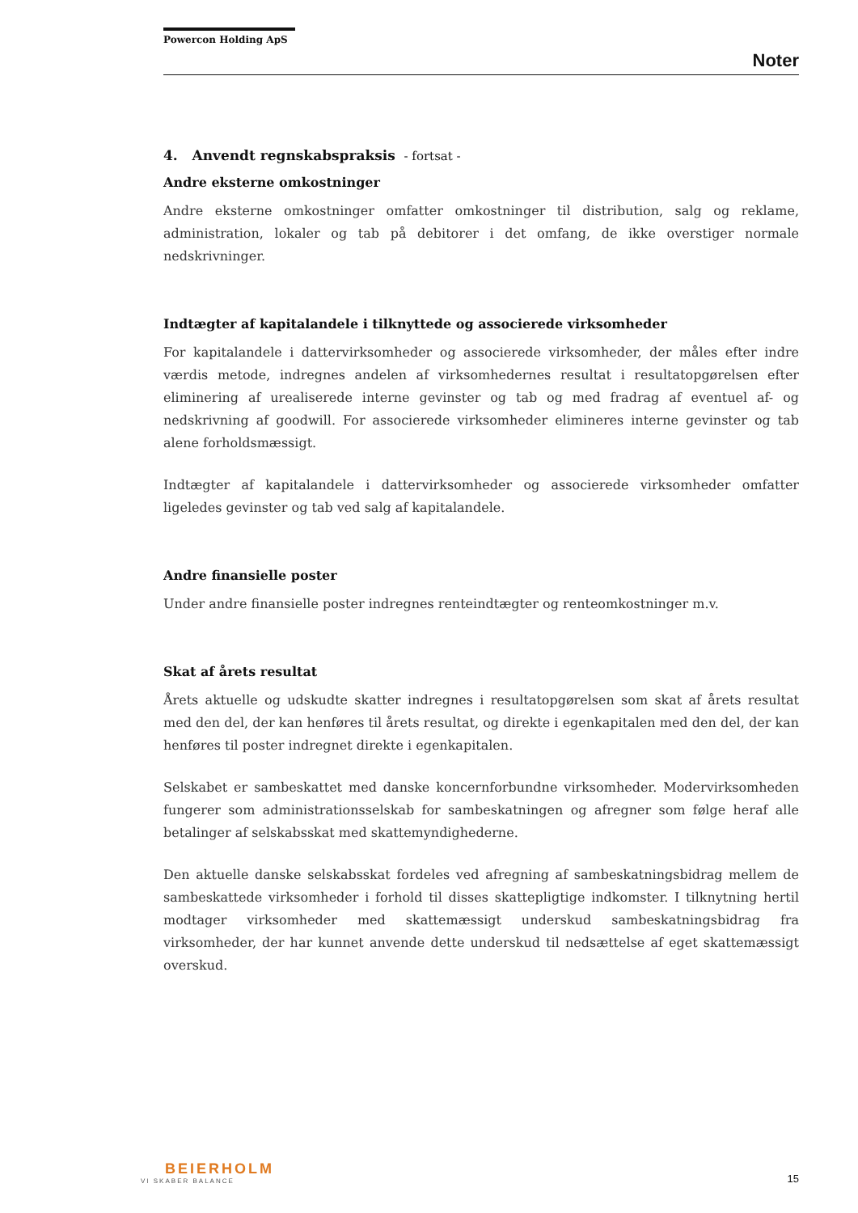Powercon Holding ApS
Noter
4. Anvendt regnskabspraksis - fortsat -
Andre eksterne omkostninger
Andre eksterne omkostninger omfatter omkostninger til distribution, salg og reklame, administration, lokaler og tab på debitorer i det omfang, de ikke overstiger normale nedskrivninger.
Indtægter af kapitalandele i tilknyttede og associerede virksomheder
For kapitalandele i dattervirksomheder og associerede virksomheder, der måles efter indre værdis metode, indregnes andelen af virksomhedernes resultat i resultatopgørelsen efter eliminering af urealiserede interne gevinster og tab og med fradrag af eventuel af- og nedskrivning af goodwill. For associerede virksomheder elimineres interne gevinster og tab alene forholdsmæssigt.
Indtægter af kapitalandele i dattervirksomheder og associerede virksomheder omfatter ligeledes gevinster og tab ved salg af kapitalandele.
Andre finansielle poster
Under andre finansielle poster indregnes renteindtægter og renteomkostninger m.v.
Skat af årets resultat
Årets aktuelle og udskudte skatter indregnes i resultatopgørelsen som skat af årets resultat med den del, der kan henføres til årets resultat, og direkte i egenkapitalen med den del, der kan henføres til poster indregnet direkte i egenkapitalen.
Selskabet er sambeskattet med danske koncernforbundne virksomheder. Modervirksomheden fungerer som administrationsselskab for sambeskatningen og afregner som følge heraf alle betalinger af selskabsskat med skattemyndighederne.
Den aktuelle danske selskabsskat fordeles ved afregning af sambeskatningsbidrag mellem de sambeskattede virksomheder i forhold til disses skattepligtige indkomster. I tilknytning hertil modtager virksomheder med skattemæssigt underskud sambeskatningsbidrag fra virksomheder, der har kunnet anvende dette underskud til nedsættelse af eget skattemæssigt overskud.
BEIERHOLM
VI SKABER BALANCE
15